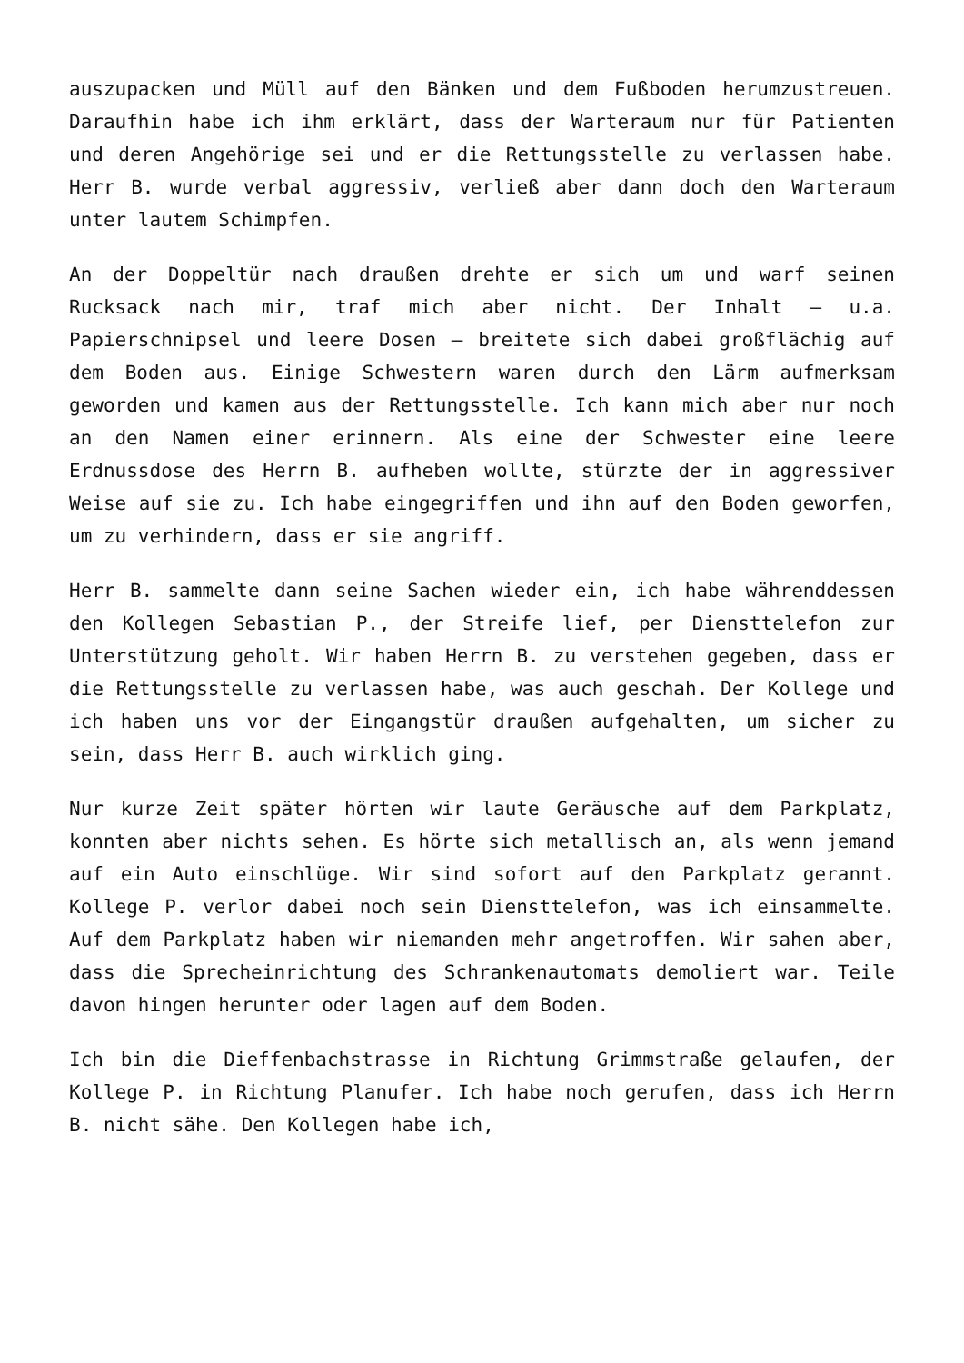auszupacken und Müll auf den Bänken und dem Fußboden herumzustreuen. Daraufhin habe ich ihm erklärt, dass der Warteraum nur für Patienten und deren Angehörige sei und er die Rettungsstelle zu verlassen habe. Herr B. wurde verbal aggressiv, verließ aber dann doch den Warteraum unter lautem Schimpfen.
An der Doppeltür nach draußen drehte er sich um und warf seinen Rucksack nach mir, traf mich aber nicht. Der Inhalt – u.a. Papierschnipsel und leere Dosen – breitete sich dabei großflächig auf dem Boden aus. Einige Schwestern waren durch den Lärm aufmerksam geworden und kamen aus der Rettungsstelle. Ich kann mich aber nur noch an den Namen einer erinnern. Als eine der Schwester eine leere Erdnussdose des Herrn B. aufheben wollte, stürzte der in aggressiver Weise auf sie zu. Ich habe eingegriffen und ihn auf den Boden geworfen, um zu verhindern, dass er sie angriff.
Herr B. sammelte dann seine Sachen wieder ein, ich habe währenddessen den Kollegen Sebastian P., der Streife lief, per Diensttelefon zur Unterstützung geholt. Wir haben Herrn B. zu verstehen gegeben, dass er die Rettungsstelle zu verlassen habe, was auch geschah. Der Kollege und ich haben uns vor der Eingangstür draußen aufgehalten, um sicher zu sein, dass Herr B. auch wirklich ging.
Nur kurze Zeit später hörten wir laute Geräusche auf dem Parkplatz, konnten aber nichts sehen. Es hörte sich metallisch an, als wenn jemand auf ein Auto einschlüge. Wir sind sofort auf den Parkplatz gerannt. Kollege P. verlor dabei noch sein Diensttelefon, was ich einsammelte. Auf dem Parkplatz haben wir niemanden mehr angetroffen. Wir sahen aber, dass die Sprecheinrichtung des Schrankenautomats demoliert war. Teile davon hingen herunter oder lagen auf dem Boden.
Ich bin die Dieffenbachstrasse in Richtung Grimmstraße gelaufen, der Kollege P. in Richtung Planufer. Ich habe noch gerufen, dass ich Herrn B. nicht sähe. Den Kollegen habe ich,